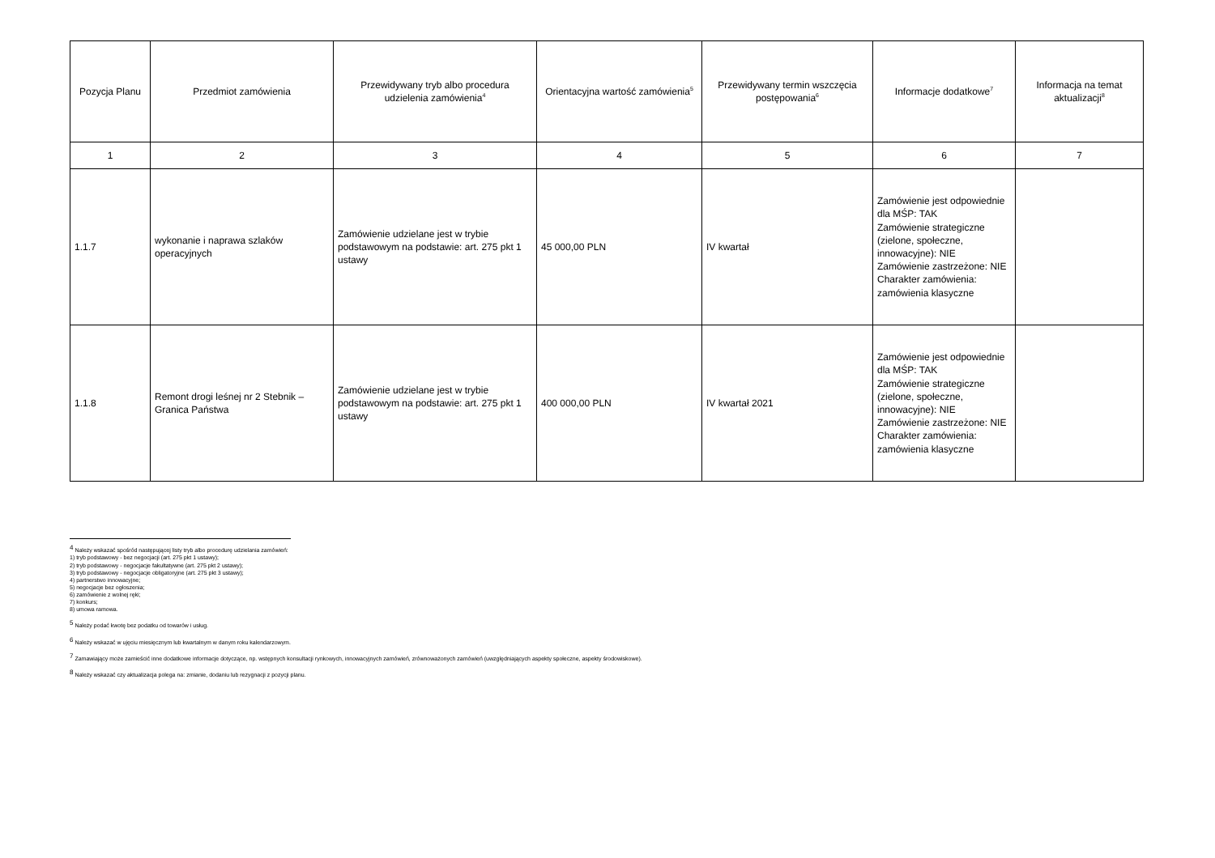| Pozycja Planu | Przedmiot zamówienia | Przewidywany tryb albo procedura udzielenia zamówienia<sup>4</sup> | Orientacyjna wartość zamówienia<sup>5</sup> | Przewidywany termin wszczęcia postępowania<sup>6</sup> | Informacje dodatkowe<sup>7</sup> | Informacja na temat aktualizacji<sup>8</sup> |
| --- | --- | --- | --- | --- | --- | --- |
| 1 | 2 | 3 | 4 | 5 | 6 | 7 |
| 1.1.7 | wykonanie i naprawa szlaków operacyjnych | Zamówienie udzielane jest w trybie podstawowym na podstawie: art. 275 pkt 1 ustawy | 45 000,00 PLN | IV kwartał | Zamówienie jest odpowiednie dla MŚP: TAK Zamówienie strategiczne (zielone, społeczne, innowacyjne): NIE Zamówienie zastrzeżone: NIE Charakter zamówienia: zamówienia klasyczne | |
| 1.1.8 | Remont drogi leśnej nr 2 Stebnik – Granica Państwa | Zamówienie udzielane jest w trybie podstawowym na podstawie: art. 275 pkt 1 ustawy | 400 000,00 PLN | IV kwartał 2021 | Zamówienie jest odpowiednie dla MŚP: TAK Zamówienie strategiczne (zielone, społeczne, innowacyjne): NIE Zamówienie zastrzeżone: NIE Charakter zamówienia: zamówienia klasyczne | |
<sup>4</sup> Należy wskazać spośród następującej listy tryb albo procedurę udzielania zamówień:
1) tryb podstawowy - bez negocjacji (art. 275 pkt 1 ustawy);
2) tryb podstawowy - negocjacje fakultatywne (art. 275 pkt 2 ustawy);
3) tryb podstawowy - negocjacje obligatoryjne (art. 275 pkt 3 ustawy);
4) partnerstwo innowacyjne;
5) negocjacje bez ogłoszenia;
6) zamówienie z wolnej ręki;
7) konkurs;
8) umowa ramowa.
<sup>5</sup> Należy podać kwotę bez podatku od towarów i usług.
<sup>6</sup> Należy wskazać w ujęciu miesięcznym lub kwartalnym w danym roku kalendarzowym.
<sup>7</sup> Zamawiający może zamieścić inne dodatkowe informacje dotyczące, np. wstępnych konsultacji rynkowych, innowacyjnych zamówień, zrównoważonych zamówień (uwzględniających aspekty społeczne, aspekty środowiskowe).
<sup>8</sup> Należy wskazać czy aktualizacja polega na: zmianie, dodaniu lub rezygnacji z pozycji planu.